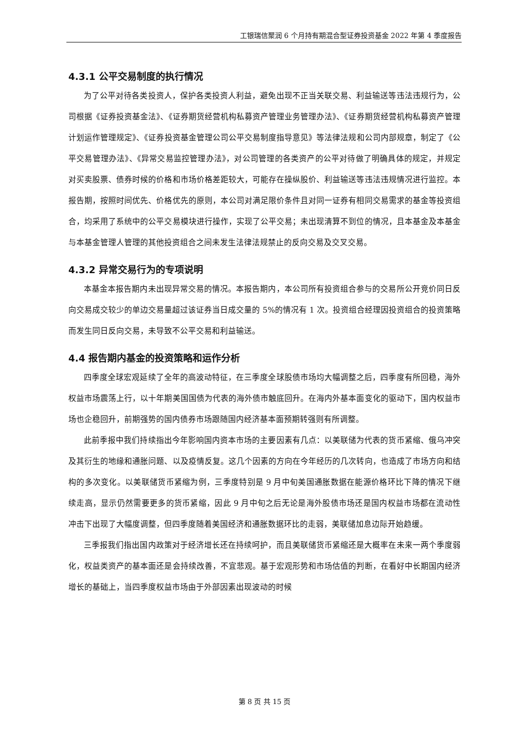工银瑞信聚润 6 个月持有期混合型证券投资基金 2022 年第 4 季度报告
4.3.1 公平交易制度的执行情况
为了公平对待各类投资人，保护各类投资人利益，避免出现不正当关联交易、利益输送等违法违规行为，公司根据《证券投资基金法》、《证券期货经营机构私募资产管理业务管理办法》、《证券期货经营机构私募资产管理计划运作管理规定》、《证券投资基金管理公司公平交易制度指导意见》等法律法规和公司内部规章，制定了《公平交易管理办法》、《异常交易监控管理办法》，对公司管理的各类资产的公平对待做了明确具体的规定，并规定对买卖股票、债券时候的价格和市场价格差距较大，可能存在操纵股价、利益输送等违法违规情况进行监控。本报告期，按照时间优先、价格优先的原则，本公司对满足限价条件且对同一证券有相同交易需求的基金等投资组合，均采用了系统中的公平交易模块进行操作，实现了公平交易；未出现清算不到位的情况，且本基金及本基金与本基金管理人管理的其他投资组合之间未发生法律法规禁止的反向交易及交叉交易。
4.3.2 异常交易行为的专项说明
本基金本报告期内未出现异常交易的情况。本报告期内，本公司所有投资组合参与的交易所公开竞价同日反向交易成交较少的单边交易量超过该证券当日成交量的 5%的情况有 1 次。投资组合经理因投资组合的投资策略而发生同日反向交易，未导致不公平交易和利益输送。
4.4 报告期内基金的投资策略和运作分析
四季度全球宏观延续了全年的高波动特征，在三季度全球股债市场均大幅调整之后，四季度有所回稳，海外权益市场震荡上行，以十年期美国国债为代表的海外债市触底回升。在海内外基本面变化的驱动下，国内权益市场也企稳回升，前期强势的国内债券市场跟随国内经济基本面预期转强则有所调整。
此前季报中我们持续指出今年影响国内资本市场的主要因素有几点：以美联储为代表的货币紧缩、俄乌冲突及其衍生的地缘和通胀问题、以及疫情反复。这几个因素的方向在今年经历的几次转向，也造成了市场方向和结构的多次变化。以美联储货币紧缩为例，三季度特别是 9 月中旬美国通胀数据在能源价格环比下降的情况下继续走高，显示仍然需要更多的货币紧缩，因此 9 月中旬之后无论是海外股债市场还是国内权益市场都在流动性冲击下出现了大幅度调整，但四季度随着美国经济和通胀数据环比的走弱，美联储加息边际开始趋缓。
三季报我们指出国内政策对于经济增长还在持续呵护，而且美联储货币紧缩还是大概率在未来一两个季度弱化，权益类资产的基本面还是会持续改善，不宜悲观。基于宏观形势和市场估值的判断，在看好中长期国内经济增长的基础上，当四季度权益市场由于外部因素出现波动的时候
第 8 页 共 15 页